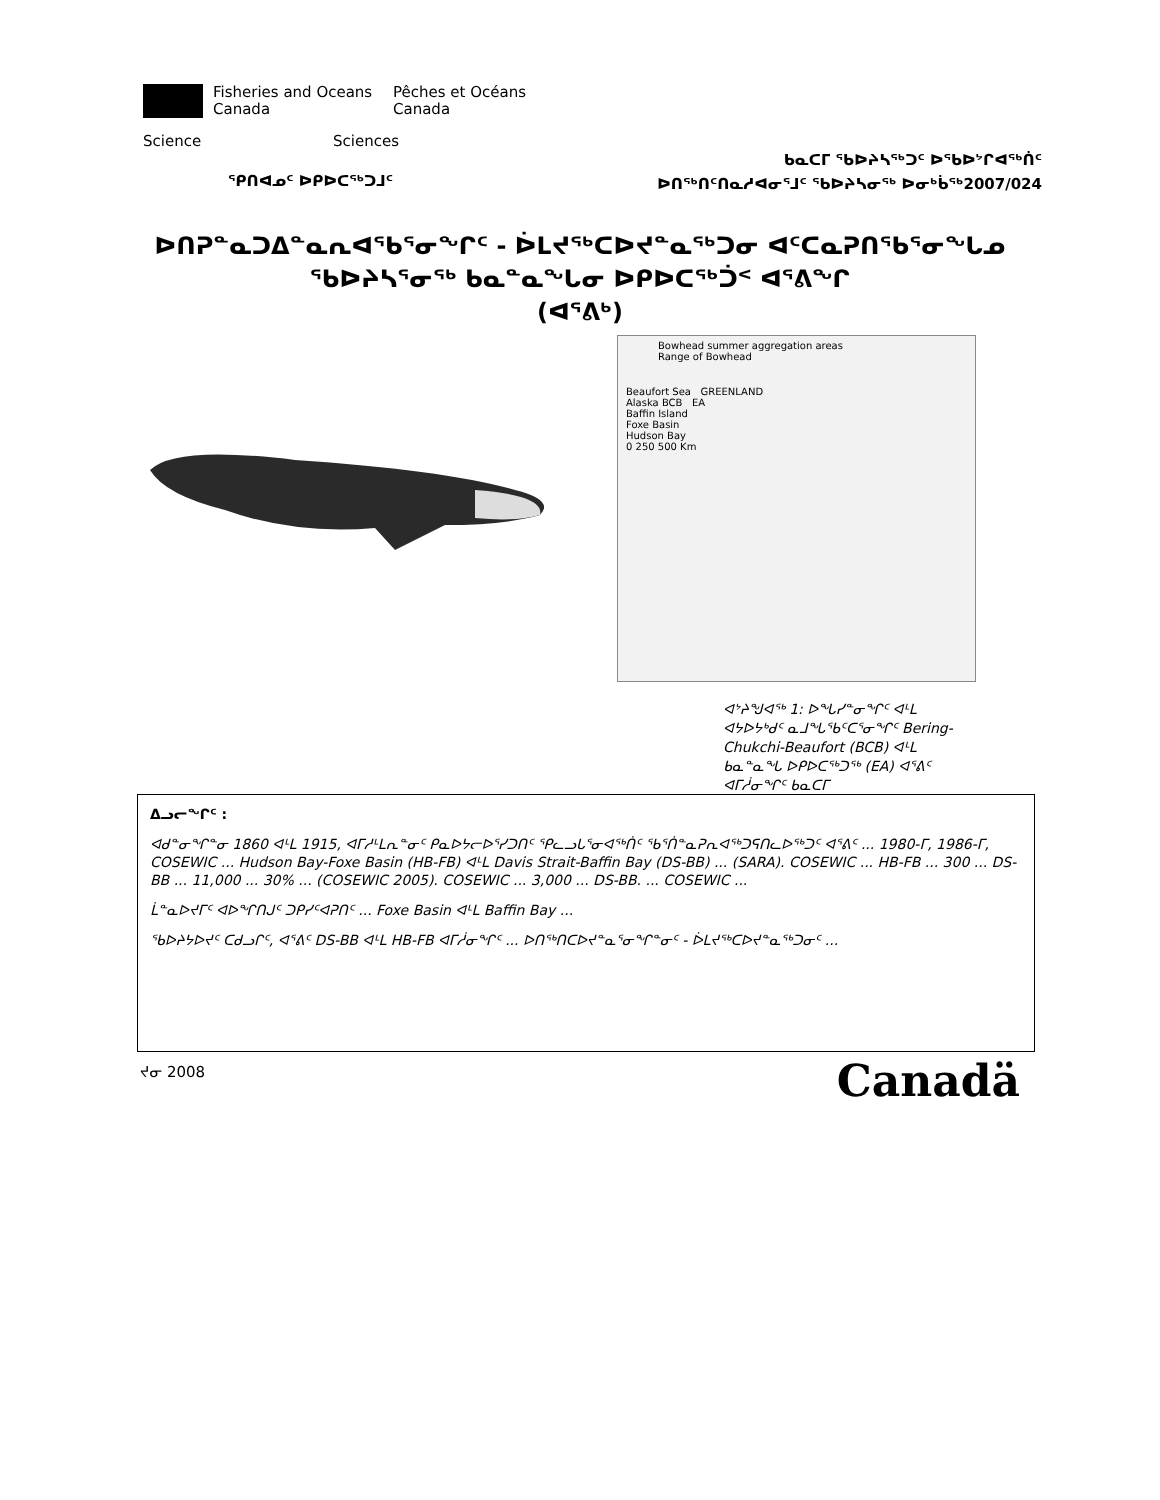Fisheries and Oceans
Canada
Pêches et Océans
Canada
Science Sciences
ᑲᓇᑕᒥ ᖃᐅᔨᓴᖅᑐᑦ ᐅᖃᐅᔾᒋᐊᖅᑏᑦ
ᐅᑎᖅᑎᑦᑎᓇᓱᐊᓂᕐᒧᑦ ᖃᐅᔨᓴᓂᖅ ᐅᓂᒃᑳᖅ2007/024
ᕿᑎᐊᓄᑦ ᐅᑭᐅᑕᖅᑐᒧᑦ
ᐅᑎᕈᓐᓇᑐᐃᓐᓇᕆᐊᖃᕐᓂᖏᑦ - ᐆᒪᔪᖅᑕᐅᔪᓐᓇᖅᑐᓂ ᐊᑦᑕᓇᕈᑎᖃᕐᓂᖓᓄ
ᖃᐅᔨᓴᕐᓂᖅ ᑲᓇᓐᓇᖓᓂ ᐅᑭᐅᑕᖅᑑᑉ ᐊᕐᕕᖏ
(ᐊᕐᕕᒃ)
Bowhead summer aggregation areas
Range of Bowhead
Beaufort Sea GREENLAND
Alaska BCB EA
Baffin Island
Foxe Basin
Hudson Bay
0 250 500 Km
ᐊᔾᔨᖑᐊᖅ 1: ᐅᖓᓯᓐᓂᖏᑦ ᐊᒻᒪ ᐊᔭᐅᔭᒃᑯᑦ ᓇᒧᖓᖃᑦᑕᕐᓂᖏᑦ Bering-Chukchi-Beaufort (BCB) ᐊᒻᒪ ᑲᓇᓐᓇᖓ ᐅᑭᐅᑕᖅᑐᖅ (EA) ᐊᕐᕕᑦ ᐊᒥᓲᓂᖏᑦ ᑲᓇᑕᒥ
ᐃᓗᓕᖏᑦ :
ᐊᑯᓐᓂᖏᓐᓂ 1860 ᐊᒻᒪ 1915, ᐊᒥᓱᒻᒪᕆᓐᓂᑦ ᑭᓇᐅᔭᓕᐅᕐᓯᑐᑎᑦ ᕿᓚᓗᒐᕐᓂᐊᖅᑏᑦ ᖃᕐᑏᓐᓇᕈᕆᐊᖅᑐᕋᑎᓚᐅᖅᑐᑦ ᐊᕐᕕᑦ ... 1980-ᒥ, 1986-ᒥ, COSEWIC ... Hudson Bay-Foxe Basin (HB-FB) ᐊᒻᒪ Davis Strait-Baffin Bay (DS-BB) ... (SARA). COSEWIC ... HB-FB ... 300 ... DS-BB ... 11,000 ... 30% ... (COSEWIC 2005). COSEWIC ... 3,000 ... DS-BB. ... COSEWIC ...
ᒫᓐᓇᐅᔪᒥᑦ ᐊᐅᖏᑎᒍᑦ ᑐᑭᓯᑦᐊᕈᑎᑦ ... Foxe Basin ᐊᒻᒪ Baffin Bay ...
ᖃᐅᔨᔭᐅᔪᑦ ᑕᑯᓗᒋᑦ, ᐊᕐᕕᑦ DS-BB ᐊᒻᒪ HB-FB ᐊᒥᓲᓂᖏᑦ ... ᐅᑎᖅᑎᑕᐅᔪᓐᓇᕐᓂᖏᓐᓂᑦ - ᐆᒪᔪᖅᑕᐅᔪᓐᓇᖅᑐᓂᑦ ...
ᔪᓂ 2008 Canadä